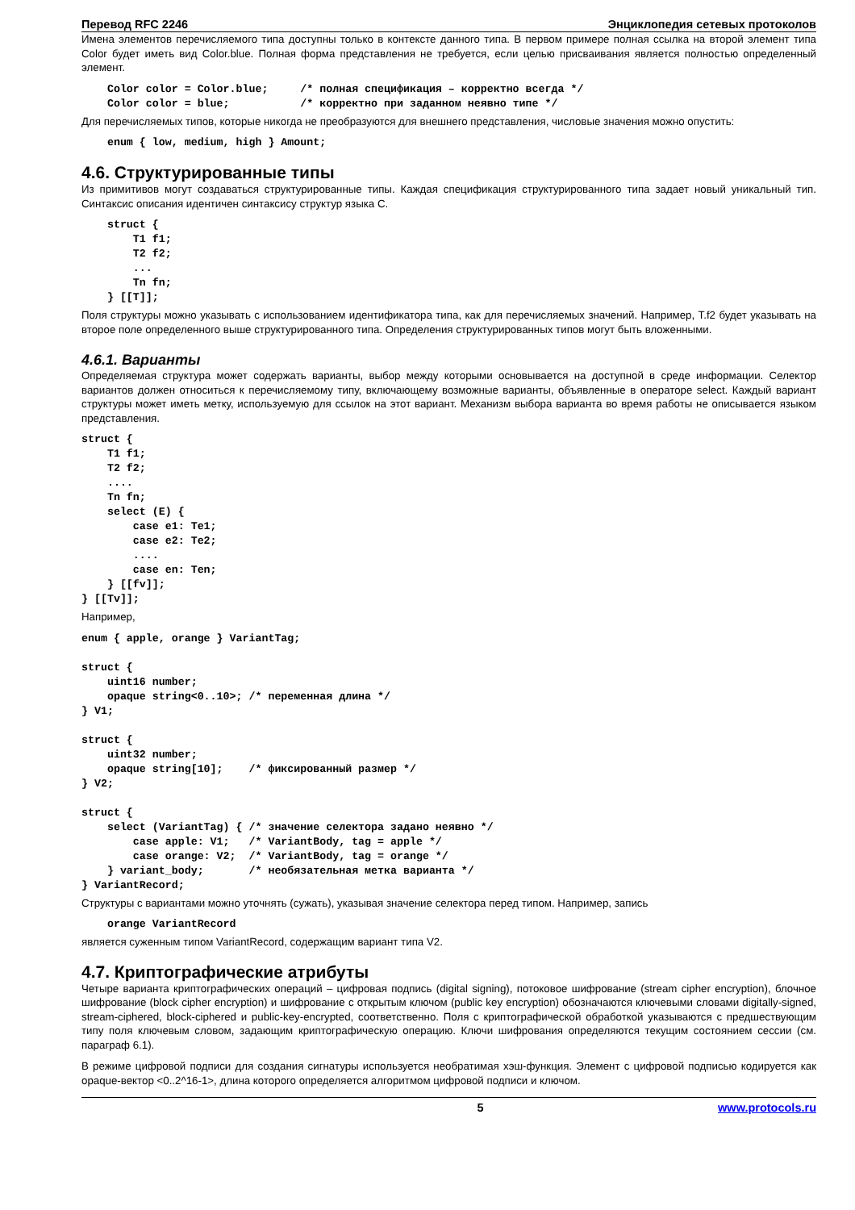Перевод RFC 2246 Энциклопедия сетевых протоколов
Имена элементов перечисляемого типа доступны только в контексте данного типа. В первом примере полная ссылка на второй элемент типа Color будет иметь вид Color.blue. Полная форма представления не требуется, если целью присваивания является полностью определенный элемент.
    Color color = Color.blue;     /* полная спецификация – корректно всегда */
    Color color = blue;           /* корректно при заданном неявно типе */
Для перечисляемых типов, которые никогда не преобразуются для внешнего представления, числовые значения можно опустить:
    enum { low, medium, high } Amount;
4.6. Структурированные типы
Из примитивов могут создаваться структурированные типы. Каждая спецификация структурированного типа задает новый уникальный тип. Синтаксис описания идентичен синтаксису структур языка C.
    struct {
        T1 f1;
        T2 f2;
        ...
        Tn fn;
    } [[T]];
Поля структуры можно указывать с использованием идентификатора типа, как для перечисляемых значений. Например, T.f2 будет указывать на второе поле определенного выше структурированного типа. Определения структурированных типов могут быть вложенными.
4.6.1. Варианты
Определяемая структура может содержать варианты, выбор между которыми основывается на доступной в среде информации. Селектор вариантов должен относиться к перечисляемому типу, включающему возможные варианты, объявленные в операторе select. Каждый вариант структуры может иметь метку, используемую для ссылок на этот вариант. Механизм выбора варианта во время работы не описывается языком представления.
struct {
    T1 f1;
    T2 f2;
    ....
    Tn fn;
    select (E) {
        case e1: Te1;
        case e2: Te2;
        ....
        case en: Ten;
    } [[fv]];
} [[Tv]];
Например,
enum { apple, orange } VariantTag;

struct {
    uint16 number;
    opaque string<0..10>; /* переменная длина */
} V1;

struct {
    uint32 number;
    opaque string[10];    /* фиксированный размер */
} V2;

struct {
    select (VariantTag) { /* значение селектора задано неявно */
        case apple: V1;   /* VariantBody, tag = apple */
        case orange: V2;  /* VariantBody, tag = orange */
    } variant_body;       /* необязательная метка варианта */
} VariantRecord;
Структуры с вариантами можно уточнять (сужать), указывая значение селектора перед типом. Например, запись
    orange VariantRecord
является суженным типом VariantRecord, содержащим вариант типа V2.
4.7. Криптографические атрибуты
Четыре варианта криптографических операций – цифровая подпись (digital signing), потоковое шифрование (stream cipher encryption), блочное шифрование (block cipher encryption) и шифрование с открытым ключом (public key encryption) обозначаются ключевыми словами digitally-signed, stream-ciphered, block-ciphered и public-key-encrypted, соответственно. Поля с криптографической обработкой указываются с предшествующим типу поля ключевым словом, задающим криптографическую операцию. Ключи шифрования определяются текущим состоянием сессии (см. параграф 6.1).
В режиме цифровой подписи для создания сигнатуры используется необратимая хэш-функция. Элемент с цифровой подписью кодируется как opaque-вектор <0..2^16-1>, длина которого определяется алгоритмом цифровой подписи и ключом.
5 www.protocols.ru